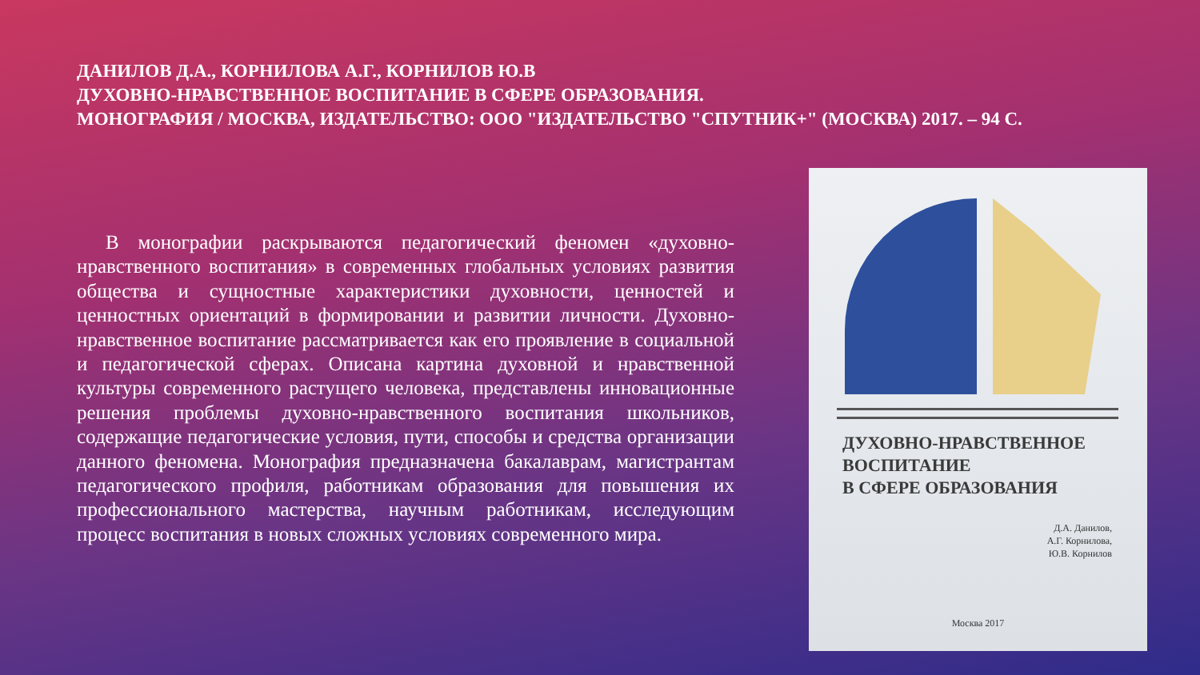ДАНИЛОВ Д.А., КОРНИЛОВА А.Г., КОРНИЛОВ Ю.В
ДУХОВНО-НРАВСТВЕННОЕ ВОСПИТАНИЕ В СФЕРЕ ОБРАЗОВАНИЯ.
МОНОГРАФИЯ / МОСКВА, ИЗДАТЕЛЬСТВО: ООО "ИЗДАТЕЛЬСТВО "СПУТНИК+" (МОСКВА) 2017. – 94 С.
В монографии раскрываются педагогический феномен «духовно-нравственного воспитания» в современных глобальных условиях развития общества и сущностные характеристики духовности, ценностей и ценностных ориентаций в формировании и развитии личности. Духовно-нравственное воспитание рассматривается как его проявление в социальной и педагогической сферах. Описана картина духовной и нравственной культуры современного растущего человека, представлены инновационные решения проблемы духовно-нравственного воспитания школьников, содержащие педагогические условия, пути, способы и средства организации данного феномена. Монография предназначена бакалаврам, магистрантам педагогического профиля, работникам образования для повышения их профессионального мастерства, научным работникам, исследующим процесс воспитания в новых сложных условиях современного мира.
ДУХОВНО-НРАВСТВЕННОЕ
ВОСПИТАНИЕ
В СФЕРЕ ОБРАЗОВАНИЯ
Д.А. Данилов,
А.Г. Корнилова,
Ю.В. Корнилов
Москва 2017